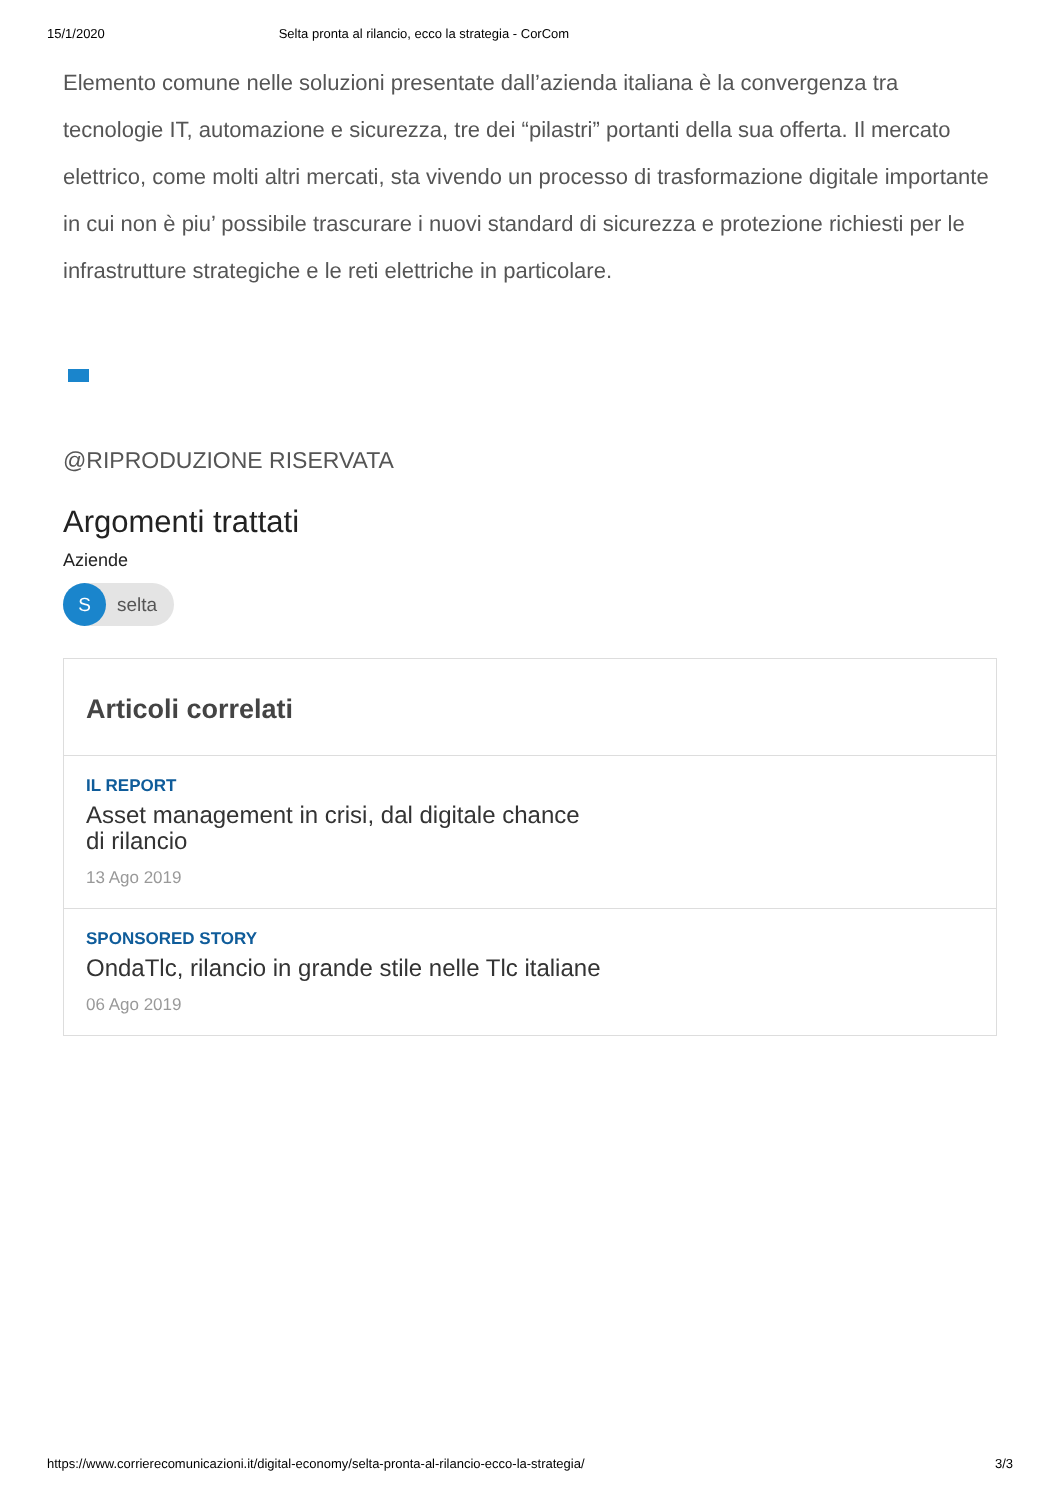15/1/2020 Selta pronta al rilancio, ecco la strategia - CorCom
Elemento comune nelle soluzioni presentate dall’azienda italiana è la convergenza tra tecnologie IT, automazione e sicurezza, tre dei “pilastri” portanti della sua offerta. Il mercato elettrico, come molti altri mercati, sta vivendo un processo di trasformazione digitale importante in cui non è piu’ possibile trascurare i nuovi standard di sicurezza e protezione richiesti per le infrastrutture strategiche e le reti elettriche in particolare.
@RIPRODUZIONE RISERVATA
Argomenti trattati
Aziende
Sselta
Articoli correlati
IL REPORT
Asset management in crisi, dal digitale chance
di rilancio
13 Ago 2019
SPONSORED STORY
OndaTlc, rilancio in grande stile nelle Tlc italiane
06 Ago 2019
https://www.corrierecomunicazioni.it/digital-economy/selta-pronta-al-rilancio-ecco-la-strategia/ 3/3